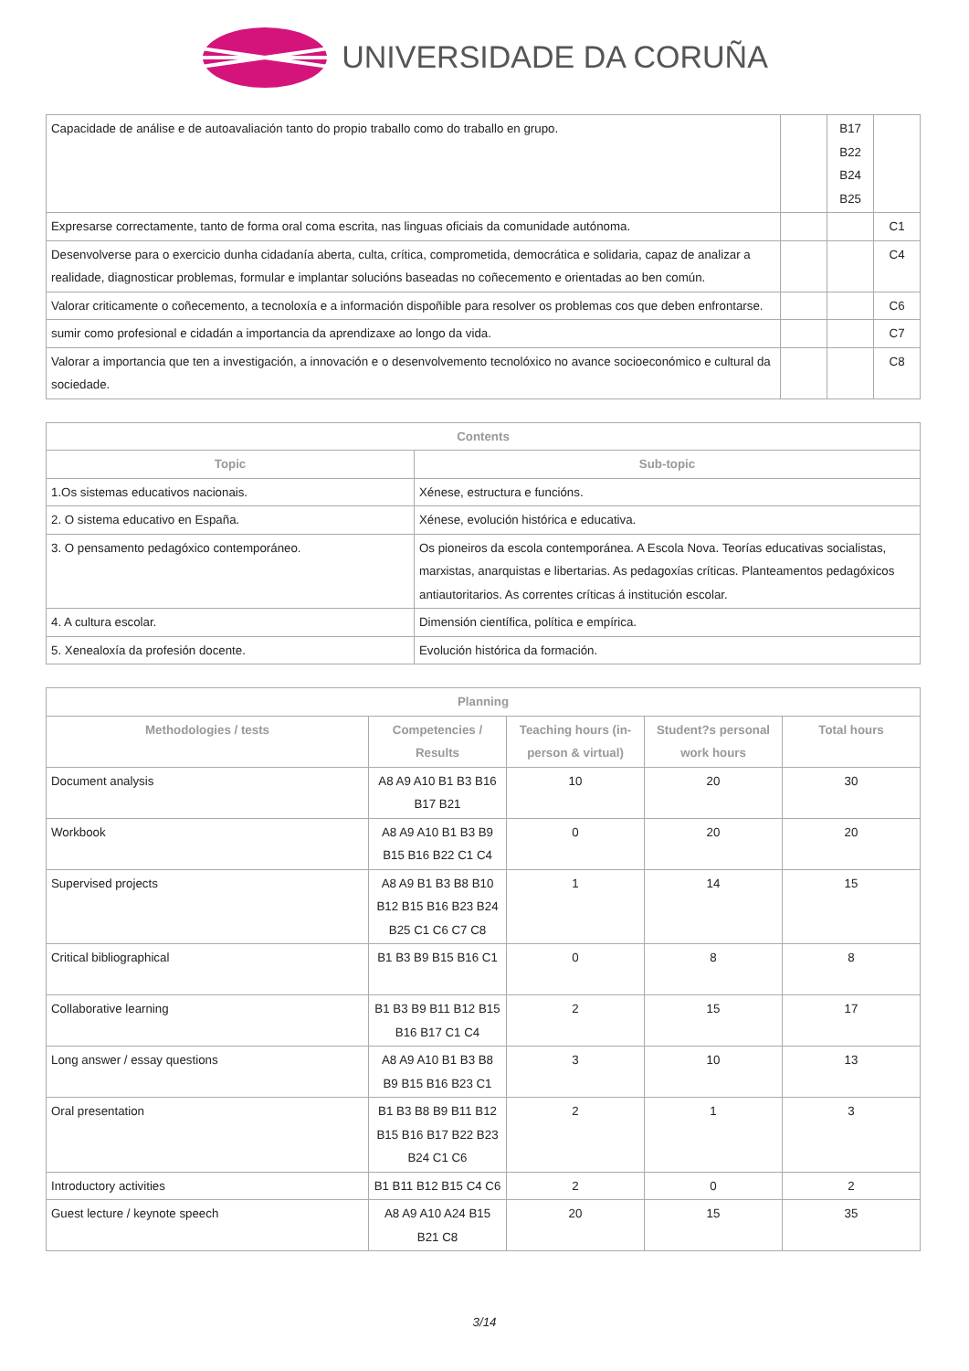UNIVERSIDADE DA CORUÑA
| Capacidade de análise e de autoavaliación tanto do propio traballo como do traballo en grupo. | | B17 B22 B24 B25 | |
| Expresarse correctamente, tanto de forma oral coma escrita, nas linguas oficiais da comunidade autónoma. | | | C1 |
| Desenvolverse para o exercicio dunha cidadanía aberta, culta, crítica, comprometida, democrática e solidaria, capaz de analizar a realidade, diagnosticar problemas, formular e implantar solucións baseadas no coñecemento e orientadas ao ben común. | | | C4 |
| Valorar criticamente o coñecemento, a tecnoloxía e a información dispoñible para resolver os problemas cos que deben enfrontarse. | | | C6 |
| sumir como profesional e cidadán a importancia da aprendizaxe ao longo da vida. | | | C7 |
| Valorar a importancia que ten a investigación, a innovación e o desenvolvemento tecnolóxico no avance socioeconómico e cultural da sociedade. | | | C8 |
| Contents | |
| --- | --- |
| Topic | Sub-topic |
| 1.Os sistemas educativos nacionais. | Xénese, estructura e funcións. |
| 2. O sistema educativo en España. | Xénese, evolución histórica e educativa. |
| 3. O pensamento pedagóxico contemporáneo. | Os pioneiros da escola contemporánea. A Escola Nova. Teorías educativas socialistas, marxistas, anarquistas e libertarias. As pedagoxías críticas. Planteamentos pedagóxicos antiautoritarios. As correntes críticas á institución escolar. |
| 4. A cultura escolar. | Dimensión científica, política e empírica. |
| 5. Xenealoxía da profesión docente. | Evolución histórica da formación. |
| Planning | | | | |
| --- | --- | --- | --- | --- |
| Methodologies / tests | Competencies / Results | Teaching hours (in-person & virtual) | Student?s personal work hours | Total hours |
| Document analysis | A8 A9 A10 B1 B3 B16 B17 B21 | 10 | 20 | 30 |
| Workbook | A8 A9 A10 B1 B3 B9 B15 B16 B22 C1 C4 | 0 | 20 | 20 |
| Supervised projects | A8 A9 B1 B3 B8 B10 B12 B15 B16 B23 B24 B25 C1 C6 C7 C8 | 1 | 14 | 15 |
| Critical bibliographical | B1 B3 B9 B15 B16 C1 | 0 | 8 | 8 |
| Collaborative learning | B1 B3 B9 B11 B12 B15 B16 B17 C1 C4 | 2 | 15 | 17 |
| Long answer / essay questions | A8 A9 A10 B1 B3 B8 B9 B15 B16 B23 C1 | 3 | 10 | 13 |
| Oral presentation | B1 B3 B8 B9 B11 B12 B15 B16 B17 B22 B23 B24 C1 C6 | 2 | 1 | 3 |
| Introductory activities | B1 B11 B12 B15 C4 C6 | 2 | 0 | 2 |
| Guest lecture / keynote speech | A8 A9 A10 A24 B15 B21 C8 | 20 | 15 | 35 |
3/14